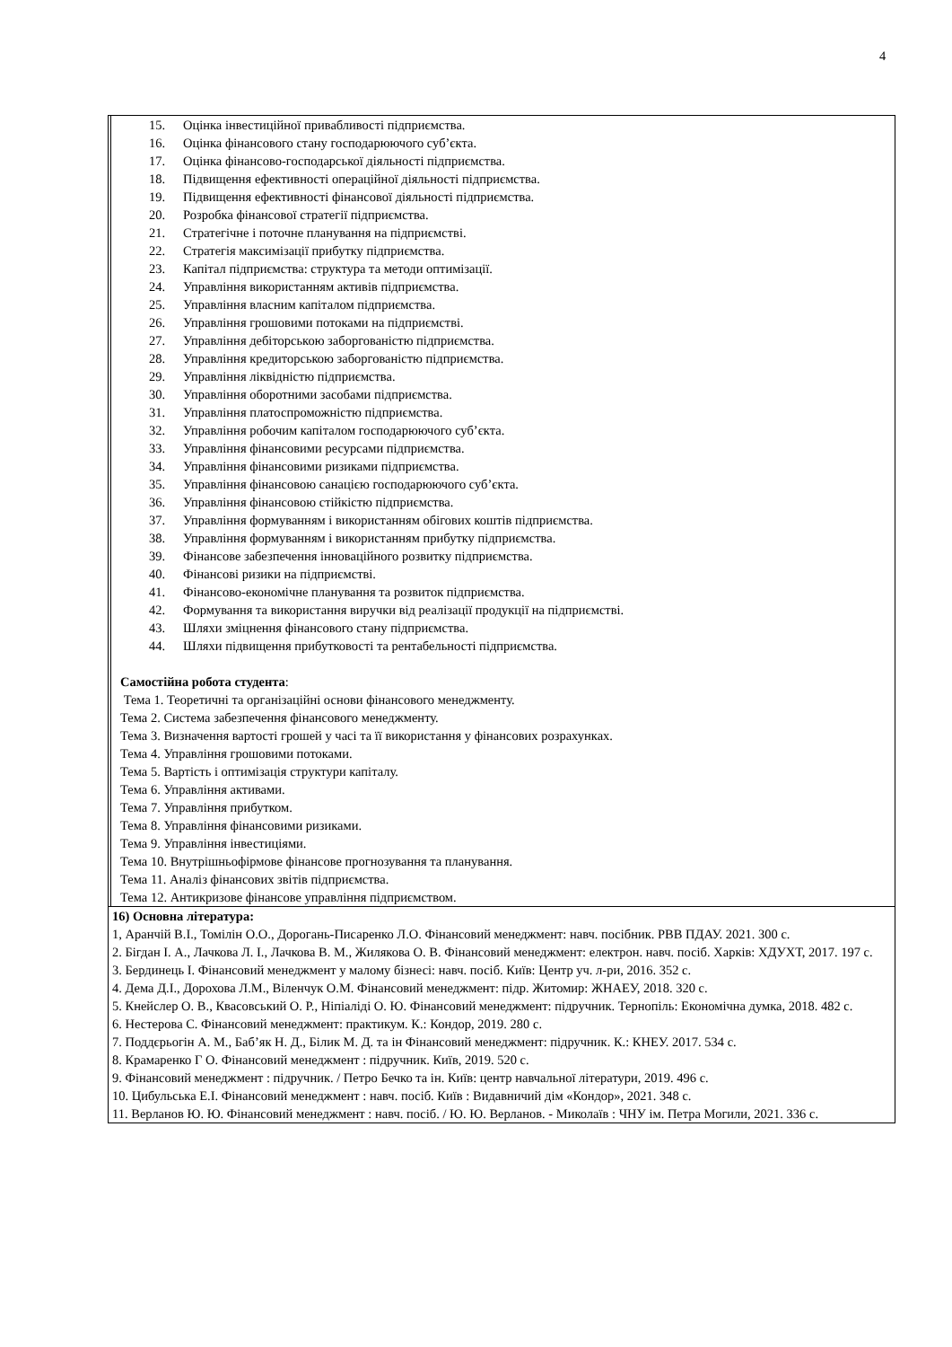4
| | 15. Оцінка інвестиційної привабливості підприємства. 16. Оцінка фінансового стану господарюючого суб’єкта. 17. Оцінка фінансово-господарської діяльності підприємства. 18. Підвищення ефективності операційної діяльності підприємства. 19. Підвищення ефективності фінансової діяльності підприємства. 20. Розробка фінансової стратегії підприємства. 21. Стратегічне і поточне планування на підприємстві. 22. Стратегія максимізації прибутку підприємства. 23. Капітал підприємства: структура та методи оптимізації. 24. Управління використанням активів підприємства. 25. Управління власним капіталом підприємства. 26. Управління грошовими потоками на підприємстві. 27. Управління дебіторською заборгованістю підприємства. 28. Управління кредиторською заборгованістю підприємства. 29. Управління ліквідністю підприємства. 30. Управління оборотними засобами підприємства. 31. Управління платоспроможністю підприємства. 32. Управління робочим капіталом господарюючого суб’єкта. 33. Управління фінансовими ресурсами підприємства. 34. Управління фінансовими ризиками підприємства. 35. Управління фінансовою санацією господарюючого суб’єкта. 36. Управління фінансовою стійкістю підприємства. 37. Управління формуванням і використанням обігових коштів підприємства. 38. Управління формуванням і використанням прибутку підприємства. 39. Фінансове забезпечення інноваційного розвитку підприємства. 40. Фінансові ризики на підприємстві. 41. Фінансово-економічне планування та розвиток підприємства. 42. Формування та використання виручки від реалізації продукції на підприємстві. 43. Шляхи зміцнення фінансового стану підприємства. 44. Шляхи підвищення прибутковості та рентабельності підприємства. Самостійна робота студента : Тема 1. Теоретичні та організаційні основи фінансового менеджменту. Тема 2. Система забезпечення фінансового менеджменту. Тема 3. Визначення вартості грошей у часі та її використання у фінансових розрахунках. Тема 4. Управління грошовими потоками. Тема 5. Вартість і оптимізація структури капіталу. Тема 6. Управління активами. Тема 7. Управління прибутком. Тема 8. Управління фінансовими ризиками. Тема 9. Управління інвестиціями. Тема 10. Внутрішньофірмове фінансове прогнозування та планування. Тема 11. Аналіз фінансових звітів підприємства. Тема 12. Антикризове фінансове управління підприємством. |
| 16) Основна література: 1, Аранчій В.І., Томілін О.О., Дорогань-Писаренко Л.О. Фінансовий менеджмент: навч. посібник. РВВ ПДАУ. 2021. 300 с. 2. Бігдан І. А., Лачкова Л. І., Лачкова В. М., Жилякова О. В. Фінансовий менеджмент: електрон. навч. посіб. Харків: ХДУХТ, 2017. 197 с. 3. Бердинець І. Фінансовий менеджмент у малому бізнесі: навч. посіб. Київ: Центр уч. л-ри, 2016. 352 с. 4. Дема Д.І., Дорохова Л.М., Віленчук О.М. Фінансовий менеджмент: підр. Житомир: ЖНАЕУ, 2018. 320 с. 5. Кнейслер О. В., Квасовський О. Р., Ніпіаліді О. Ю. Фінансовий менеджмент: підручник. Тернопіль: Економічна думка, 2018. 482 с. 6. Нестерова С. Фінансовий менеджмент: практикум. К.: Кондор, 2019. 280 с. 7. Поддєрьогін А. М., Баб’як Н. Д., Білик М. Д. та ін Фінансовий менеджмент: підручник. К.: КНЕУ. 2017. 534 с. 8. Крамаренко Г О. Фінансовий менеджмент : підручник. Київ, 2019. 520 с. 9. Фінансовий менеджмент : підручник. / Петро Бечко та ін. Київ: центр навчальної літератури, 2019. 496 с. 10. Цибульська Е.І. Фінансовий менеджмент : навч. посіб. Київ : Видавничий дім «Кондор», 2021. 348 с. 11. Верланов Ю. Ю. Фінансовий менеджмент : навч. посіб. / Ю. Ю. Верланов. - Миколаїв : ЧНУ ім. Петра Могили, 2021. 336 с. | |